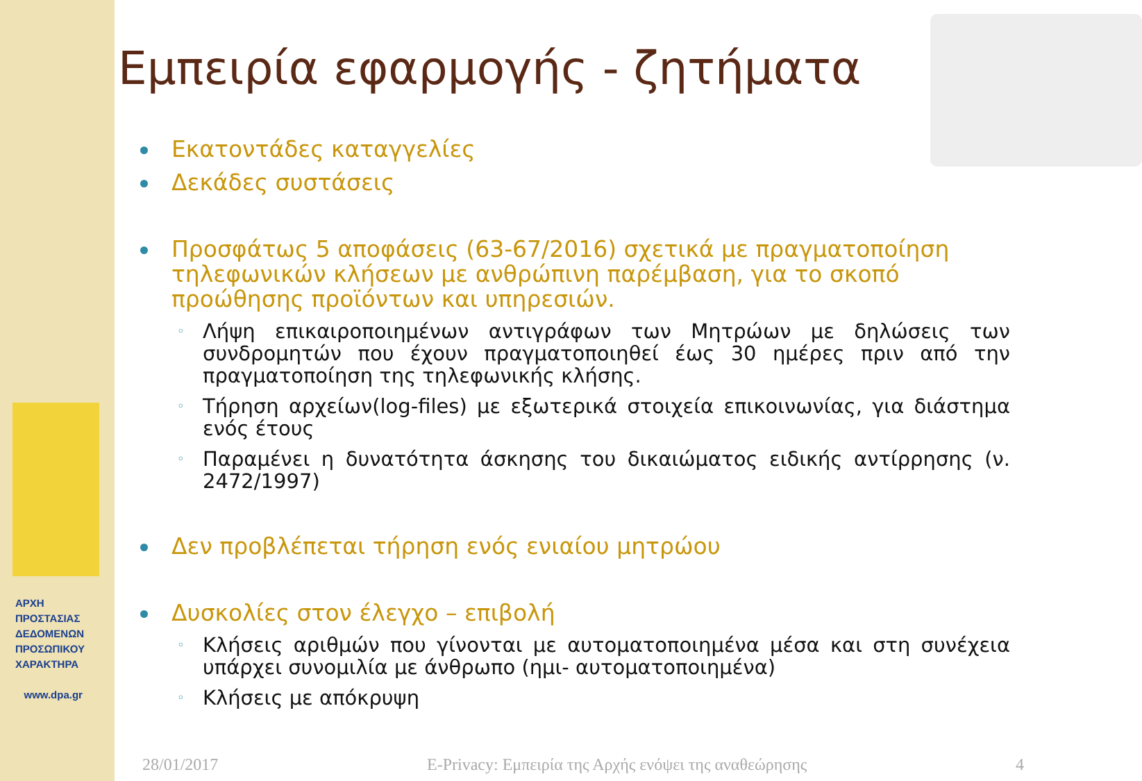ΑΡΧΗ
ΠΡΟΣΤΑΣΙΑΣ
ΔΕΔΟΜΕΝΩΝ
ΠΡΟΣΩΠΙΚΟΥ
ΧΑΡΑΚΤΗΡΑ
www.dpa.gr
Εμπειρία εφαρμογής - ζητήματα
Εκατοντάδες καταγγελίες
Δεκάδες συστάσεις
Προσφάτως 5 αποφάσεις (63-67/2016) σχετικά με πραγματοποίηση τηλεφωνικών κλήσεων με ανθρώπινη παρέμβαση, για το σκοπό προώθησης προϊόντων και υπηρεσιών.
◦ Λήψη επικαιροποιημένων αντιγράφων των Μητρώων με δηλώσεις των συνδρομητών που έχουν πραγματοποιηθεί έως 30 ημέρες πριν από την πραγματοποίηση της τηλεφωνικής κλήσης.
◦ Τήρηση αρχείων(log-files) με εξωτερικά στοιχεία επικοινωνίας, για διάστημα ενός έτους
◦ Παραμένει η δυνατότητα άσκησης του δικαιώματος ειδικής αντίρρησης (ν. 2472/1997)
Δεν προβλέπεται τήρηση ενός ενιαίου μητρώου
Δυσκολίες στον έλεγχο – επιβολή
◦ Κλήσεις αριθμών που γίνονται με αυτοματοποιημένα μέσα και στη συνέχεια υπάρχει συνομιλία με άνθρωπο (ημι- αυτοματοποιημένα)
◦ Κλήσεις με απόκρυψη
28/01/2017 E-Privacy: Εμπειρία της Αρχής ενόψει της αναθεώρησης 4